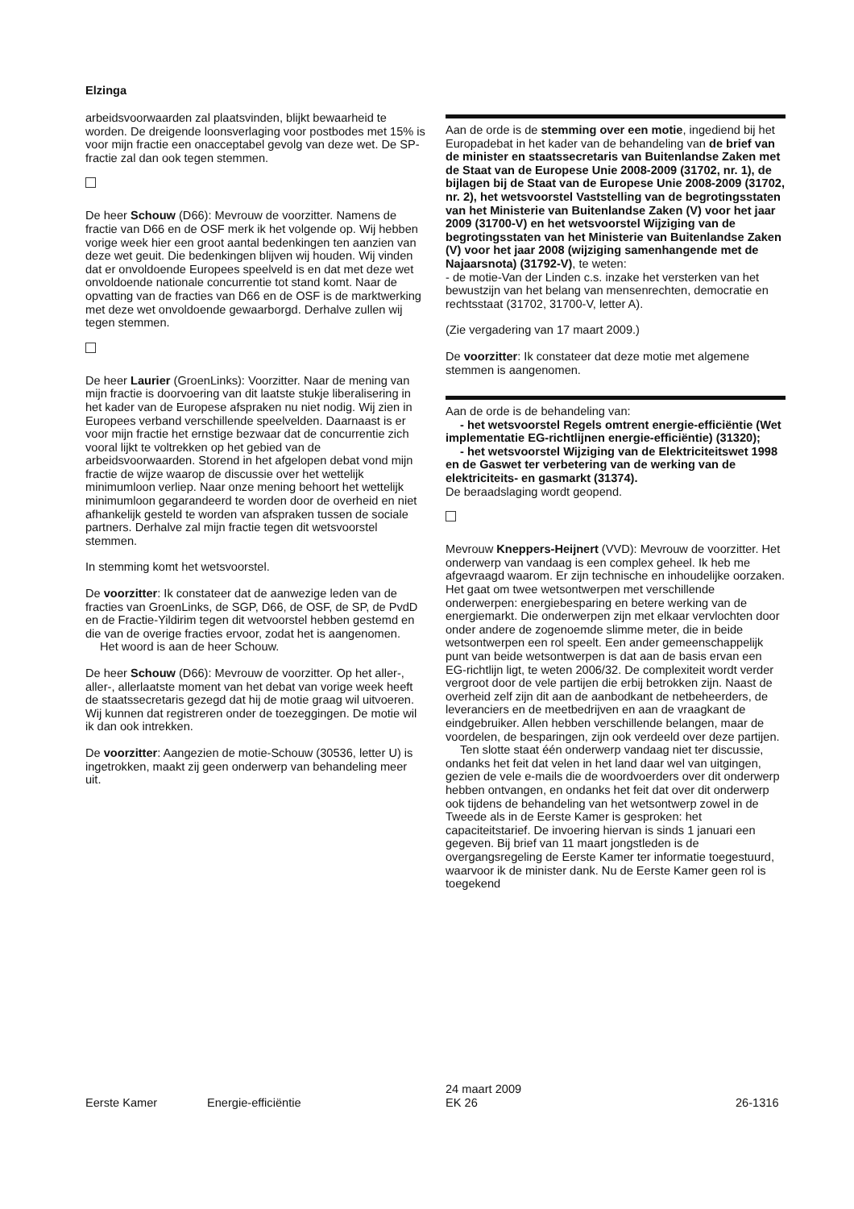Elzinga
arbeidsvoorwaarden zal plaatsvinden, blijkt bewaarheid te worden. De dreigende loonsverlaging voor postbodes met 15% is voor mijn fractie een onacceptabel gevolg van deze wet. De SP-fractie zal dan ook tegen stemmen.
De heer Schouw (D66): Mevrouw de voorzitter. Namens de fractie van D66 en de OSF merk ik het volgende op. Wij hebben vorige week hier een groot aantal bedenkingen ten aanzien van deze wet geuit. Die bedenkingen blijven wij houden. Wij vinden dat er onvoldoende Europees speelveld is en dat met deze wet onvoldoende nationale concurrentie tot stand komt. Naar de opvatting van de fracties van D66 en de OSF is de marktwerking met deze wet onvoldoende gewaarborgd. Derhalve zullen wij tegen stemmen.
De heer Laurier (GroenLinks): Voorzitter. Naar de mening van mijn fractie is doorvoering van dit laatste stukje liberalisering in het kader van de Europese afspraken nu niet nodig. Wij zien in Europees verband verschillende speelvelden. Daarnaast is er voor mijn fractie het ernstige bezwaar dat de concurrentie zich vooral lijkt te voltrekken op het gebied van de arbeidsvoorwaarden. Storend in het afgelopen debat vond mijn fractie de wijze waarop de discussie over het wettelijk minimumloon verliep. Naar onze mening behoort het wettelijk minimumloon gegarandeerd te worden door de overheid en niet afhankelijk gesteld te worden van afspraken tussen de sociale partners. Derhalve zal mijn fractie tegen dit wetsvoorstel stemmen.
In stemming komt het wetsvoorstel.
De voorzitter: Ik constateer dat de aanwezige leden van de fracties van GroenLinks, de SGP, D66, de OSF, de SP, de PvdD en de Fractie-Yildirim tegen dit wetvoorstel hebben gestemd en die van de overige fracties ervoor, zodat het is aangenomen.
Het woord is aan de heer Schouw.
De heer Schouw (D66): Mevrouw de voorzitter. Op het aller-, aller-, allerlaatste moment van het debat van vorige week heeft de staatssecretaris gezegd dat hij de motie graag wil uitvoeren. Wij kunnen dat registreren onder de toezeggingen. De motie wil ik dan ook intrekken.
De voorzitter: Aangezien de motie-Schouw (30536, letter U) is ingetrokken, maakt zij geen onderwerp van behandeling meer uit.
Aan de orde is de stemming over een motie, ingediend bij het Europadebat in het kader van de behandeling van de brief van de minister en staatssecretaris van Buitenlandse Zaken met de Staat van de Europese Unie 2008-2009 (31702, nr. 1), de bijlagen bij de Staat van de Europese Unie 2008-2009 (31702, nr. 2), het wetsvoorstel Vaststelling van de begrotingsstaten van het Ministerie van Buitenlandse Zaken (V) voor het jaar 2009 (31700-V) en het wetsvoorstel Wijziging van de begrotingsstaten van het Ministerie van Buitenlandse Zaken (V) voor het jaar 2008 (wijziging samenhangende met de Najaarsnota) (31792-V), te weten:
- de motie-Van der Linden c.s. inzake het versterken van het bewustzijn van het belang van mensenrechten, democratie en rechtsstaat (31702, 31700-V, letter A).
(Zie vergadering van 17 maart 2009.)
De voorzitter: Ik constateer dat deze motie met algemene stemmen is aangenomen.
Aan de orde is de behandeling van:
- het wetsvoorstel Regels omtrent energie-efficiëntie (Wet implementatie EG-richtlijnen energie-efficiëntie) (31320);
- het wetsvoorstel Wijziging van de Elektriciteitswet 1998 en de Gaswet ter verbetering van de werking van de elektriciteits- en gasmarkt (31374).
De beraadslaging wordt geopend.
Mevrouw Kneppers-Heijnert (VVD): Mevrouw de voorzitter. Het onderwerp van vandaag is een complex geheel. Ik heb me afgevraagd waarom. Er zijn technische en inhoudelijke oorzaken. Het gaat om twee wetsontwerpen met verschillende onderwerpen: energiebesparing en betere werking van de energiemarkt. Die onderwerpen zijn met elkaar vervlochten door onder andere de zogenoemde slimme meter, die in beide wetsontwerpen een rol speelt. Een ander gemeenschappelijk punt van beide wetsontwerpen is dat aan de basis ervan een EG-richtlijn ligt, te weten 2006/32. De complexiteit wordt verder vergroot door de vele partijen die erbij betrokken zijn. Naast de overheid zelf zijn dit aan de aanbodkant de netbeheerders, de leveranciers en de meetbedrijven en aan de vraagkant de eindgebruiker. Allen hebben verschillende belangen, maar de voordelen, de besparingen, zijn ook verdeeld over deze partijen.
Ten slotte staat één onderwerp vandaag niet ter discussie, ondanks het feit dat velen in het land daar wel van uitgingen, gezien de vele e-mails die de woordvoerders over dit onderwerp hebben ontvangen, en ondanks het feit dat over dit onderwerp ook tijdens de behandeling van het wetsontwerp zowel in de Tweede als in de Eerste Kamer is gesproken: het capaciteitstarief. De invoering hiervan is sinds 1 januari een gegeven. Bij brief van 11 maart jongstleden is de overgangsregeling de Eerste Kamer ter informatie toegestuurd, waarvoor ik de minister dank. Nu de Eerste Kamer geen rol is toegekend
Eerste Kamer Energie-efficiëntie
24 maart 2009
EK 26
26-1316